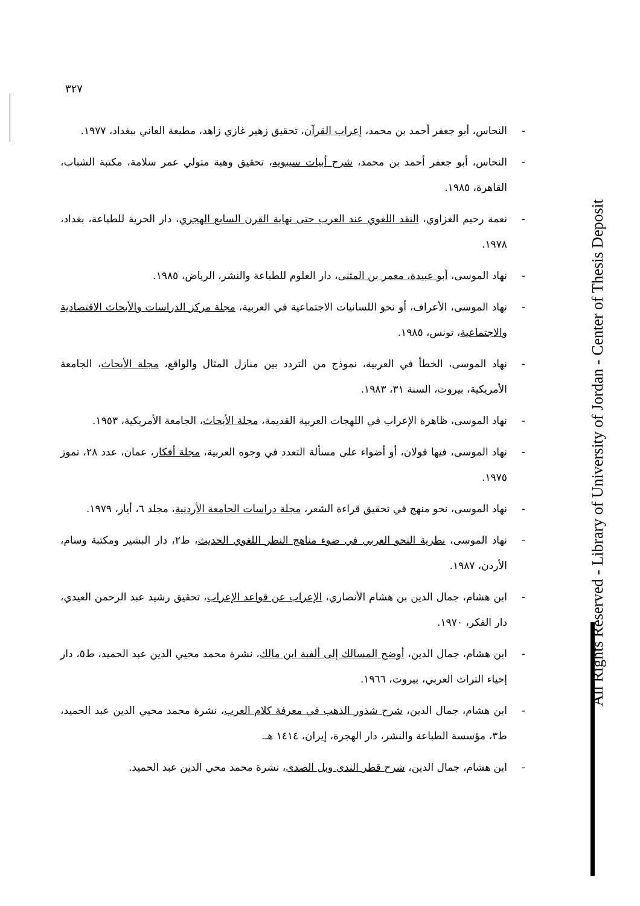٣٢٧
- النحاس، أبو جعفر أحمد بن محمد، إعراب القرآن، تحقيق زهير غازي زاهد، مطبعة العاني ببغداد، ١٩٧٧.
- النحاس، أبو جعفر أحمد بن محمد، شرح أبيات سيبويه، تحقيق وهبة متولي عمر سلامة، مكتبة الشباب، القاهرة، ١٩٨٥.
- نعمة رحيم الغزاوي، النقد اللغوي عند العرب حتى نهاية القرن السابع الهجري، دار الحرية للطباعة، بغداد، ١٩٧٨.
- نهاد الموسى، أبو عبيدة، معمر بن المثنى، دار العلوم للطباعة والنشر، الرياض، ١٩٨٥.
- نهاد الموسى، الأعراف، أو نحو اللسانيات الاجتماعية في العربية، مجلة مركز الدراسات والأبحاث الاقتصادية والاجتماعية، تونس، ١٩٨٥.
- نهاد الموسى، الخطأ في العربية، نموذج من التردد بين منازل المثال والواقع، مجلة الأبحاث، الجامعة الأمريكية، بيروت، السنة ٣١، ١٩٨٣.
- نهاد الموسى، ظاهرة الإعراب في اللهجات العربية القديمة، مجلة الأبحاث، الجامعة الأمريكية، ١٩٥٣.
- نهاد الموسى، فيها قولان، أو أضواء على مسألة التعدد في وجوه العربية، مجلة أفكار، عمان، عدد ٢٨، تموز ١٩٧٥.
- نهاد الموسى، نحو منهج في تحقيق قراءة الشعر، مجلة دراسات الجامعة الأردنية، مجلد ٦، أيار، ١٩٧٩.
- نهاد الموسى، نظرية النحو العربي في ضوء مناهج النظر اللغوي الحديث، ط٢، دار البشير ومكتبة وسام، الأردن، ١٩٨٧.
- ابن هشام، جمال الدين بن هشام الأنصاري، الإعراب عن قواعد الإعراب، تحقيق رشيد عبد الرحمن العيدي، دار الفكر، ١٩٧٠.
- ابن هشام، جمال الدين، أوضح المسالك إلى ألفية ابن مالك، نشرة محمد محيي الدين عبد الحميد، ط٥، دار إحياء التراث العربي، بيروت، ١٩٦٦.
- ابن هشام، جمال الدين، شرح شذور الذهب في معرفة كلام العرب، نشرة محمد محيي الدين عبد الحميد، ط٣، مؤسسة الطباعة والنشر، دار الهجرة، إيران، ١٤١٤ هـ.
- ابن هشام، جمال الدين، شرح قطر الندى وبل الصدى، نشرة محمد محي الدين عبد الحميد.
All Rights Reserved - Library of University of Jordan - Center of Thesis Deposit